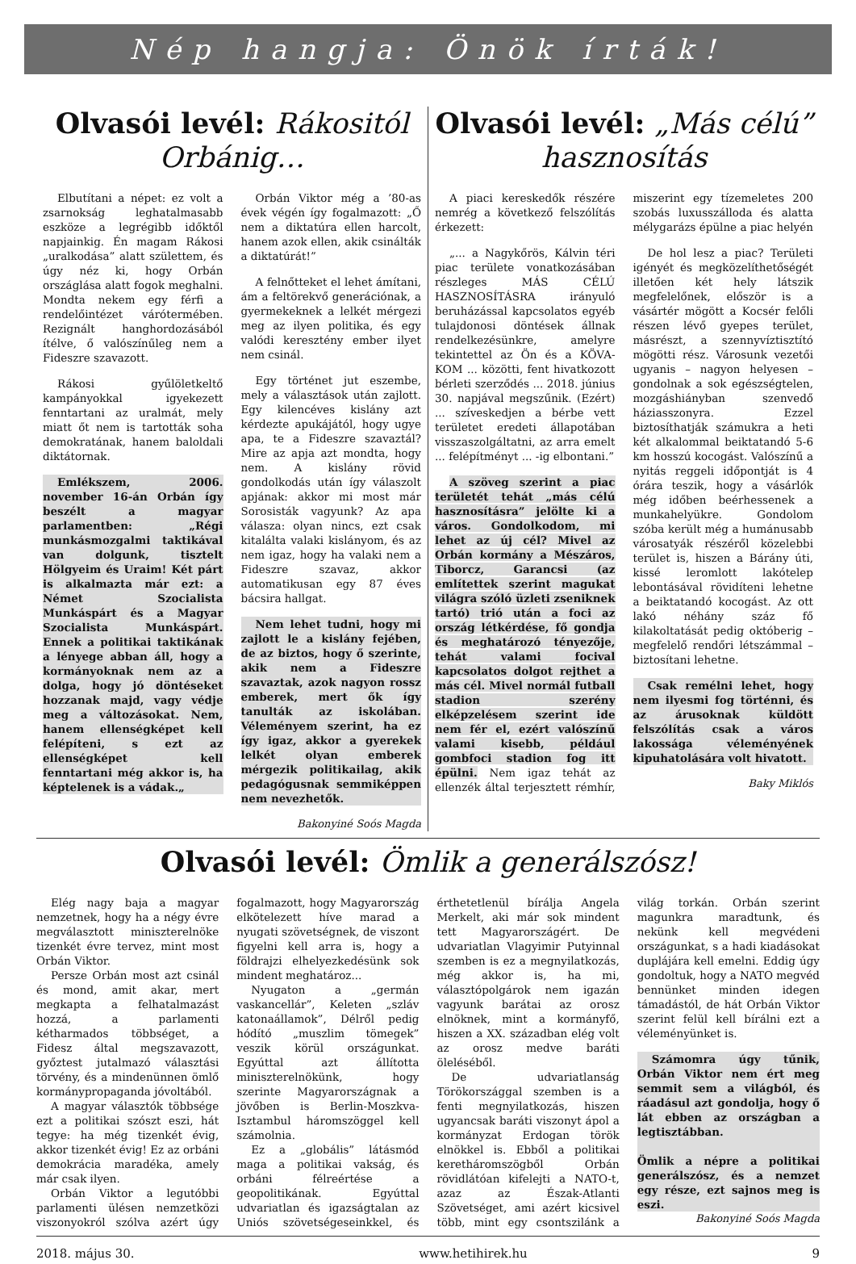Nép hangja: Önök írták!
Olvasói levél: Rákositól Orbánig…
Elbutítani a népet: ez volt a zsarnokság leghatalmasabb eszköze a legrégibb időktől napjainkig. Én magam Rákosi „uralkodása” alatt születtem, és úgy néz ki, hogy Orbán országlása alatt fogok meghalni. Mondta nekem egy férfi a rendelőintézet várótermében. Rezignált hanghordozásából ítélve, ő valószínűleg nem a Fideszre szavazott.
Rákosi gyűlöletkeltő kampányokkal igyekezett fenntartani az uralmát, mely miatt őt nem is tartották soha demokratának, hanem baloldali diktátornak.
Emlékszem, 2006. november 16-án Orbán így beszélt a magyar parlamentben: „Régi munkásmozgalmi taktikával van dolgunk, tisztelt Hölgyeim és Uraim! Két párt is alkalmazta már ezt: a Német Szocialista Munkáspárt és a Magyar Szocialista Munkáspárt. Ennek a politikai taktikának a lényege abban áll, hogy a kormányoknak nem az a dolga, hogy jó döntéseket hozzanak majd, vagy védje meg a változásokat. Nem, hanem ellenségképet kell felépíteni, s ezt az ellenségképet kell fenntartani még akkor is, ha képtelenek is a vádak.„
Orbán Viktor még a ’80-as évek végén így fogalmazott: „Ő nem a diktatúra ellen harcolt, hanem azok ellen, akik csinálták a diktatúrát!”
A felnőtteket el lehet ámítani, ám a feltörekvő generációnak, a gyermekeknek a lelkét mérgezi meg az ilyen politika, és egy valódi keresztény ember ilyet nem csinál.
Egy történet jut eszembe, mely a választások után zajlott. Egy kilencéves kislány azt kérdezte apukájától, hogy ugye apa, te a Fideszre szavaztál? Mire az apja azt mondta, hogy nem. A kislány rövid gondolkodás után így válaszolt apjának: akkor mi most már Sorosisták vagyunk? Az apa válasza: olyan nincs, ezt csak kitalálta valaki kislányom, és az nem igaz, hogy ha valaki nem a Fideszre szavaz, akkor automatikusan egy 87 éves bácsira hallgat.
Nem lehet tudni, hogy mi zajlott le a kislány fejében, de az biztos, hogy ő szerinte, akik nem a Fideszre szavaztak, azok nagyon rossz emberek, mert ők így tanulták az iskolában. Véleményem szerint, ha ez így igaz, akkor a gyerekek lelkét olyan emberek mérgezik politikailag, akik pedagógusnak semmiképpen nem nevezhetők.
Bakonyiné Soós Magda
Olvasói levél: „Más célú” hasznosítás
A piaci kereskedők részére nemrég a következő felszólítás érkezett:
„... a Nagykőrös, Kálvin téri piac területe vonatkozásában részleges MÁS CÉLÚ HASZNOSÍTÁSRA irányuló beruházással kapcsolatos egyéb tulajdonosi döntések állnak rendelkezésünkre, amelyre tekintettel az Ön és a KÖVA-KOM ... közötti, fent hivatkozott bérleti szerződés ... 2018. június 30. napjával megszűnik. (Ezért) ... szíveskedjen a bérbe vett területet eredeti állapotában visszaszolgáltatni, az arra emelt ... felépítményt ... -ig elbontani.”
A szöveg szerint a piac területét tehát „más célú hasznosításra” jelölte ki a város. Gondolkodom, mi lehet az új cél? Mivel az Orbán kormány a Mészáros, Tiborcz, Garancsi (az említettek szerint magukat világra szóló üzleti zseniknek tartó) trió után a foci az ország létkérdése, fő gondja és meghatározó tényezője, tehát valami focival kapcsolatos dolgot rejthet a más cél. Mivel normál futball stadion szerény elképzelésem szerint ide nem fér el, ezért valószínű valami kisebb, például gombfoci stadion fog itt épülni. Nem igaz tehát az ellenzék által terjesztett rémhír, miszerint egy tízemeletes 200 szobás luxusszálloda és alatta mélygarázs épülne a piac helyén
De hol lesz a piac? Területi igényét és megközelíthetőségét illetően két hely látszik megfelelőnek, először is a vásártér mögött a Kocsér felőli részen lévő gyepes terület, másrészt, a szennyvíztisztító mögötti rész. Városunk vezetői ugyanis – nagyon helyesen – gondolnak a sok egészségtelen, mozgáshiányban szenvedő háziasszonyra. Ezzel biztosíthatják számukra a heti két alkalommal beiktatandó 5-6 km hosszú kocogást. Valószínű a nyitás reggeli időpontját is 4 órára teszik, hogy a vásárlók még időben beérhessenek a munkahelyükre. Gondolom szóba került még a humánusabb városatyák részéről közelebbi terület is, hiszen a Bárány úti, kissé leromlott lakótelep lebontásával rövidíteni lehetne a beiktatandó kocogást. Az ott lakó néhány száz fő kilakoltatását pedig októberig – megfelelő rendőri létszámmal – biztosítani lehetne.
Csak remélni lehet, hogy nem ilyesmi fog történni, és az árusoknak küldött felszólítás csak a város lakossága véleményének kipuhatolására volt hivatott.
Baky Miklós
Olvasói levél: Ömlik a generálszósz!
Elég nagy baja a magyar nemzetnek, hogy ha a négy évre megválasztott miniszterelnöke tizenkét évre tervez, mint most Orbán Viktor.
Persze Orbán most azt csinál és mond, amit akar, mert megkapta a felhatalmazást hozzá, a parlamenti kétharmados többséget, a Fidesz által megszavazott, győztest jutalmazó választási törvény, és a mindenünnen ömlő kormánypropaganda jóvoltából.
A magyar választók többsége ezt a politikai szószt eszi, hát tegye: ha még tizenkét évig, akkor tizenkét évig! Ez az orbáni demokrácia maradéka, amely már csak ilyen.
Orbán Viktor a legutóbbi parlamenti ülésen nemzetközi viszonyokról szólva azért úgy fogalmazott, hogy Magyarország elkötelezett híve marad a nyugati szövetségnek, de viszont figyelni kell arra is, hogy a földrajzi elhelyezkedésünk sok mindent meghatároz...
Nyugaton a „germán vaskancellár”, Keleten „szláv katonaállamok”, Délről pedig hódító „muszlim tömegek” veszik körül országunkat. Egyúttal azt állította miniszterelnökünk, hogy szerinte Magyarországnak a jövőben is Berlin-Moszkva-Isztambul háromszöggel kell számolnia.
Ez a „globális” látásmód maga a politikai vakság, és orbáni félreértése a geopolitikának. Egyúttal udvariatlan és igazságtalan az Uniós szövetségeseinkkel, és érthetetlenül bírálja Angela Merkelt, aki már sok mindent tett Magyarországért. De udvariatlan Vlagyimir Putyinnal szemben is ez a megnyilatkozás, még akkor is, ha mi, választópolgárok nem igazán vagyunk barátai az orosz elnöknek, mint a kormányfő, hiszen a XX. században elég volt az orosz medve baráti öleléséből.
De udvariatlanság Törökországgal szemben is a fenti megnyilatkozás, hiszen ugyancsak baráti viszonyt ápol a kormányzat Erdogan török elnökkel is. Ebből a politikai kerethárom­szögből Orbán rövidlátóan kifelejti a NATO-t, azaz az Észak-Atlanti Szövetséget, ami azért kicsivel több, mint egy csontszilánk a világ torkán. Orbán szerint magunkra maradtunk, és nekünk kell megvédeni országunkat, s a hadi kiadásokat duplájára kell emelni. Eddig úgy gondoltuk, hogy a NATO megvéd bennünket minden idegen támadástól, de hát Orbán Viktor szerint felül kell bírálni ezt a véleményünket is.
Számomra úgy tűnik, Orbán Viktor nem ért meg semmit sem a világból, és ráadásul azt gondolja, hogy ő lát ebben az országban a legtisztábban.
Ömlik a népre a politikai generálszósz, és a nemzet egy része, ezt sajnos meg is eszi.
Bakonyiné Soós Magda
2018. május 30. www.hetihirek.hu 9